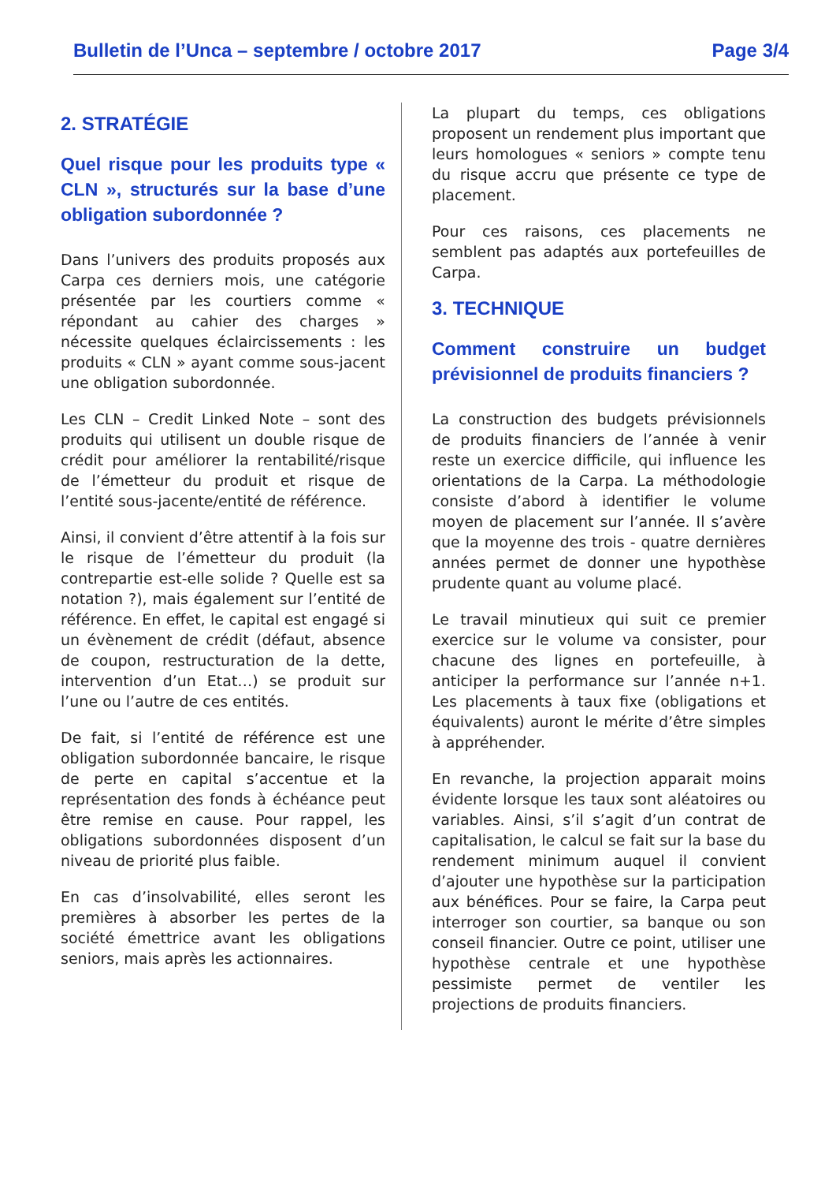Bulletin de l’Unca – septembre / octobre 2017 Page 3/4
2. STRATÉGIE
Quel risque pour les produits type « CLN », structurés sur la base d’une obligation subordonnée ?
Dans l’univers des produits proposés aux Carpa ces derniers mois, une catégorie présentée par les courtiers comme « répondant au cahier des charges » nécessite quelques éclaircissements : les produits « CLN » ayant comme sous-jacent une obligation subordonnée.
Les CLN – Credit Linked Note – sont des produits qui utilisent un double risque de crédit pour améliorer la rentabilité/risque de l’émetteur du produit et risque de l’entité sous-jacente/entité de référence.
Ainsi, il convient d’être attentif à la fois sur le risque de l’émetteur du produit (la contrepartie est-elle solide ? Quelle est sa notation ?), mais également sur l’entité de référence. En effet, le capital est engagé si un évènement de crédit (défaut, absence de coupon, restructuration de la dette, intervention d’un Etat…) se produit sur l’une ou l’autre de ces entités.
De fait, si l’entité de référence est une obligation subordonnée bancaire, le risque de perte en capital s’accentue et la représentation des fonds à échéance peut être remise en cause. Pour rappel, les obligations subordonnées disposent d’un niveau de priorité plus faible.
En cas d’insolvabilité, elles seront les premières à absorber les pertes de la société émettrice avant les obligations seniors, mais après les actionnaires.
La plupart du temps, ces obligations proposent un rendement plus important que leurs homologues « seniors » compte tenu du risque accru que présente ce type de placement.
Pour ces raisons, ces placements ne semblent pas adaptés aux portefeuilles de Carpa.
3. TECHNIQUE
Comment construire un budget prévisionnel de produits financiers ?
La construction des budgets prévisionnels de produits financiers de l’année à venir reste un exercice difficile, qui influence les orientations de la Carpa. La méthodologie consiste d’abord à identifier le volume moyen de placement sur l’année. Il s’avère que la moyenne des trois - quatre dernières années permet de donner une hypothèse prudente quant au volume placé.
Le travail minutieux qui suit ce premier exercice sur le volume va consister, pour chacune des lignes en portefeuille, à anticiper la performance sur l’année n+1. Les placements à taux fixe (obligations et équivalents) auront le mérite d’être simples à appréhender.
En revanche, la projection apparait moins évidente lorsque les taux sont aléatoires ou variables. Ainsi, s’il s’agit d’un contrat de capitalisation, le calcul se fait sur la base du rendement minimum auquel il convient d’ajouter une hypothèse sur la participation aux bénéfices. Pour se faire, la Carpa peut interroger son courtier, sa banque ou son conseil financier. Outre ce point, utiliser une hypothèse centrale et une hypothèse pessimiste permet de ventiler les projections de produits financiers.